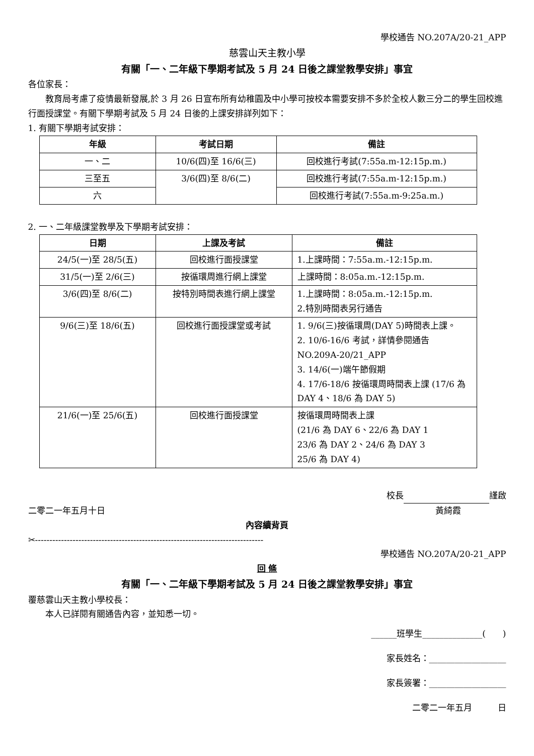學校通告 NO.207A/20-21_APP
慈雲山天主教小學
有關「一、二年級下學期考試及 5 月 24 日後之課堂教學安排」事宜
各位家長：
教育局考慮了疫情最新發展,於 3 月 26 日宣布所有幼稚園及中小學可按校本需要安排不多於全校人數三分二的學生回校進行面授課堂。有關下學期考試及 5 月 24 日後的上課安排詳列如下：
1. 有關下學期考試安排：
| 年級 | 考試日期 | 備註 |
| --- | --- | --- |
| 一、二 | 10/6(四)至 16/6(三) | 回校進行考試(7:55a.m-12:15p.m.) |
| 三至五 | 3/6(四)至 8/6(二) | 回校進行考試(7:55a.m-12:15p.m.) |
| 六 | | 回校進行考試(7:55a.m-9:25a.m.) |
2. 一、二年級課堂教學及下學期考試安排：
| 日期 | 上課及考試 | 備註 |
| --- | --- | --- |
| 24/5(一)至 28/5(五) | 回校進行面授課堂 | 1.上課時間：7:55a.m.-12:15p.m. |
| 31/5(一)至 2/6(三) | 按循環周進行網上課堂 | 上課時間：8:05a.m.-12:15p.m. |
| 3/6(四)至 8/6(二) | 按特別時間表進行網上課堂 | 1.上課時間：8:05a.m.-12:15p.m. 2.特別時間表另行通告 |
| 9/6(三)至 18/6(五) | 回校進行面授課堂或考試 | 1. 9/6(三)按循環周(DAY 5)時間表上課。 2. 10/6-16/6 考試，詳情參閱通告 NO.209A-20/21_APP 3. 14/6(一)端午節假期 4. 17/6-18/6 按循環周時間表上課 (17/6 為 DAY 4、18/6 為 DAY 5) |
| 21/6(一)至 25/6(五) | 回校進行面授課堂 | 按循環周時間表上課 (21/6 為 DAY 6、22/6 為 DAY 1 23/6 為 DAY 2、24/6 為 DAY 3 25/6 為 DAY 4) |
校長 謹啟
二零二一年五月十日 黃綺霞
內容續背頁
✂-------------------------------------------------------------------------------
學校通告 NO.207A/20-21_APP
回 條
有關「一、二年級下學期考試及 5 月 24 日後之課堂教學安排」事宜
覆慈雲山天主教小學校長：
本人已詳閱有關通告內容，並知悉一切。
______班學生______________(　　)
家長姓名：__________________
家長簽署：__________________
二零二一年五月　　　日